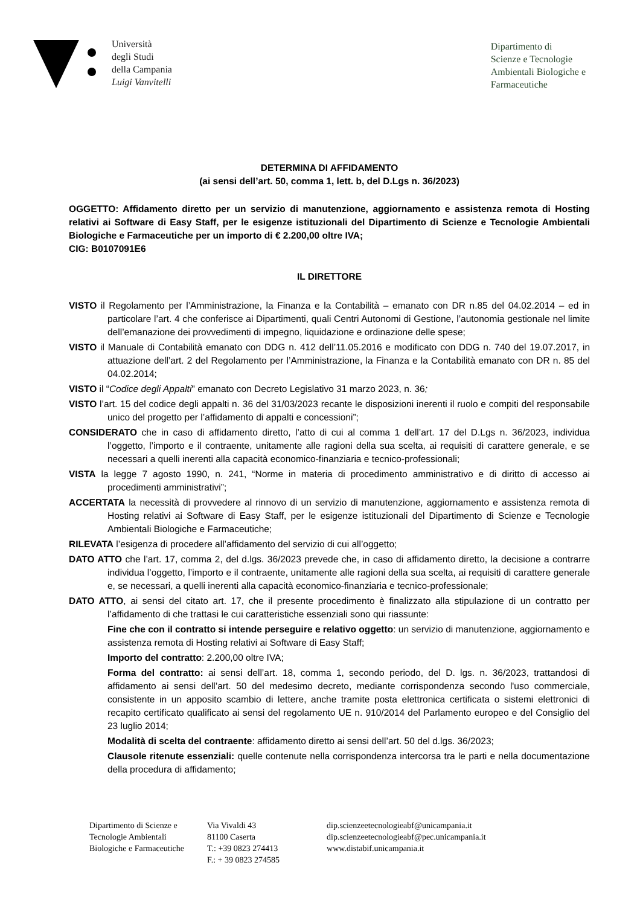Università
degli Studi
della Campania
Luigi Vanvitelli
Dipartimento di
Scienze e Tecnologie
Ambientali Biologiche e
Farmaceutiche
DETERMINA DI AFFIDAMENTO
(ai sensi dell’art. 50, comma 1, lett. b, del D.Lgs n. 36/2023)
OGGETTO: Affidamento diretto per un servizio di manutenzione, aggiornamento e assistenza remota di Hosting relativi ai Software di Easy Staff, per le esigenze istituzionali del Dipartimento di Scienze e Tecnologie Ambientali Biologiche e Farmaceutiche per un importo di € 2.200,00 oltre IVA;
CIG: B0107091E6
IL DIRETTORE
VISTO il Regolamento per l’Amministrazione, la Finanza e la Contabilità – emanato con DR n.85 del 04.02.2014 – ed in particolare l’art. 4 che conferisce ai Dipartimenti, quali Centri Autonomi di Gestione, l’autonomia gestionale nel limite dell’emanazione dei provvedimenti di impegno, liquidazione e ordinazione delle spese;
VISTO il Manuale di Contabilità emanato con DDG n. 412 dell’11.05.2016 e modificato con DDG n. 740 del 19.07.2017, in attuazione dell’art. 2 del Regolamento per l’Amministrazione, la Finanza e la Contabilità emanato con DR n. 85 del 04.02.2014;
VISTO il “Codice degli Appalti" emanato con Decreto Legislativo 31 marzo 2023, n. 36;
VISTO l’art. 15 del codice degli appalti n. 36 del 31/03/2023 recante le disposizioni inerenti il ruolo e compiti del responsabile unico del progetto per l’affidamento di appalti e concessioni”;
CONSIDERATO che in caso di affidamento diretto, l’atto di cui al comma 1 dell’art. 17 del D.Lgs n. 36/2023, individua l’oggetto, l’importo e il contraente, unitamente alle ragioni della sua scelta, ai requisiti di carattere generale, e se necessari a quelli inerenti alla capacità economico-finanziaria e tecnico-professionali;
VISTA la legge 7 agosto 1990, n. 241, “Norme in materia di procedimento amministrativo e di diritto di accesso ai procedimenti amministrativi”;
ACCERTATA la necessità di provvedere al rinnovo di un servizio di manutenzione, aggiornamento e assistenza remota di Hosting relativi ai Software di Easy Staff, per le esigenze istituzionali del Dipartimento di Scienze e Tecnologie Ambientali Biologiche e Farmaceutiche;
RILEVATA l’esigenza di procedere all’affidamento del servizio di cui all’oggetto;
DATO ATTO che l’art. 17, comma 2, del d.lgs. 36/2023 prevede che, in caso di affidamento diretto, la decisione a contrarre individua l’oggetto, l’importo e il contraente, unitamente alle ragioni della sua scelta, ai requisiti di carattere generale e, se necessari, a quelli inerenti alla capacità economico-finanziaria e tecnico-professionale;
DATO ATTO, ai sensi del citato art. 17, che il presente procedimento è finalizzato alla stipulazione di un contratto per l’affidamento di che trattasi le cui caratteristiche essenziali sono qui riassunte:
Fine che con il contratto si intende perseguire e relativo oggetto: un servizio di manutenzione, aggiornamento e assistenza remota di Hosting relativi ai Software di Easy Staff;
Importo del contratto: 2.200,00 oltre IVA;
Forma del contratto: ai sensi dell’art. 18, comma 1, secondo periodo, del D. lgs. n. 36/2023, trattandosi di affidamento ai sensi dell’art. 50 del medesimo decreto, mediante corrispondenza secondo l'uso commerciale, consistente in un apposito scambio di lettere, anche tramite posta elettronica certificata o sistemi elettronici di recapito certificato qualificato ai sensi del regolamento UE n. 910/2014 del Parlamento europeo e del Consiglio del 23 luglio 2014;
Modalità di scelta del contraente: affidamento diretto ai sensi dell’art. 50 del d.lgs. 36/2023;
Clausole ritenute essenziali: quelle contenute nella corrispondenza intercorsa tra le parti e nella documentazione della procedura di affidamento;
Dipartimento di Scienze e
Tecnologie Ambientali
Biologiche e Farmaceutiche
Via Vivaldi 43
81100 Caserta
T.: +39 0823 274413
F.: + 39 0823 274585
dip.scienzeetecnologieabf@unicampania.it
dip.scienzeetecnologieabf@pec.unicampania.it
www.distabif.unicampania.it